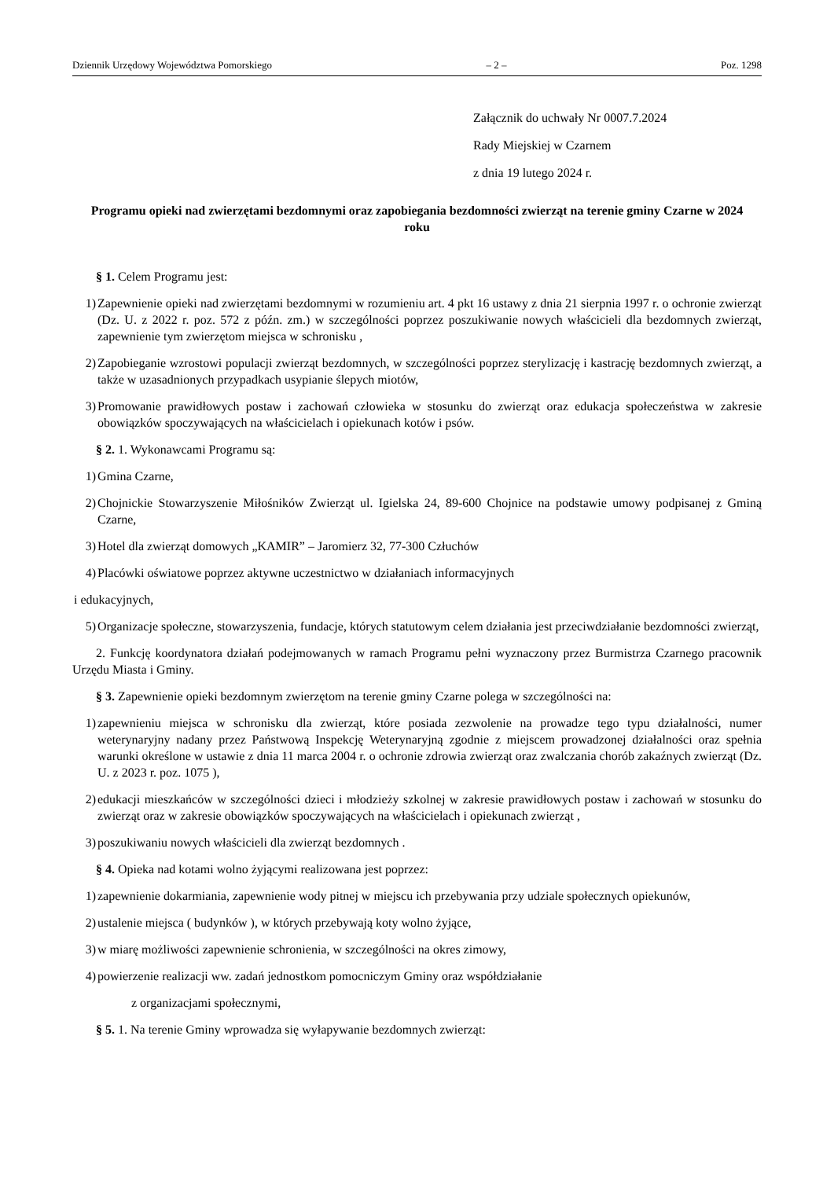Dziennik Urzędowy Województwa Pomorskiego – 2 – Poz. 1298
Załącznik do uchwały Nr 0007.7.2024
Rady Miejskiej w Czarnem
z dnia 19 lutego 2024 r.
Programu opieki nad zwierzętami bezdomnymi oraz zapobiegania bezdomności zwierząt na terenie gminy Czarne w 2024 roku
§ 1. Celem Programu jest:
1) Zapewnienie opieki nad zwierzętami bezdomnymi w rozumieniu art. 4 pkt 16 ustawy z dnia 21 sierpnia 1997 r. o ochronie zwierząt (Dz. U. z 2022 r. poz. 572 z późn. zm.) w szczególności poprzez poszukiwanie nowych właścicieli dla bezdomnych zwierząt, zapewnienie tym zwierzętom miejsca w schronisku ,
2) Zapobieganie wzrostowi populacji zwierząt bezdomnych, w szczególności poprzez sterylizację i kastrację bezdomnych zwierząt, a także w uzasadnionych przypadkach usypianie ślepych miotów,
3) Promowanie prawidłowych postaw i zachowań człowieka w stosunku do zwierząt oraz edukacja społeczeństwa w zakresie obowiązków spoczywających na właścicielach i opiekunach kotów i psów.
§ 2. 1. Wykonawcami Programu są:
1) Gmina Czarne,
2) Chojnickie Stowarzyszenie Miłośników Zwierząt ul. Igielska 24, 89-600 Chojnice na podstawie umowy podpisanej z Gminą Czarne,
3) Hotel dla zwierząt domowych „KAMIR” – Jaromierz 32, 77-300 Człuchów
4) Placówki oświatowe poprzez aktywne uczestnictwo w działaniach informacyjnych
i edukacyjnych,
5) Organizacje społeczne, stowarzyszenia, fundacje, których statutowym celem działania jest przeciwdziałanie bezdomności zwierząt,
2. Funkcję koordynatora działań podejmowanych w ramach Programu pełni wyznaczony przez Burmistrza Czarnego pracownik Urzędu Miasta i Gminy.
§ 3. Zapewnienie opieki bezdomnym zwierzętom na terenie gminy Czarne polega w szczególności na:
1) zapewnieniu miejsca w schronisku dla zwierząt, które posiada zezwolenie na prowadze tego typu działalności, numer weterynaryjny nadany przez Państwową Inspekcję Weterynaryjną zgodnie z miejscem prowadzonej działalności oraz spełnia warunki określone w ustawie z dnia 11 marca 2004 r. o ochronie zdrowia zwierząt oraz zwalczania chorób zakaźnych zwierząt (Dz. U. z 2023 r. poz. 1075 ),
2) edukacji mieszkańców w szczególności dzieci i młodzieży szkolnej w zakresie prawidłowych postaw i zachowań w stosunku do zwierząt oraz w zakresie obowiązków spoczywających na właścicielach i opiekunach zwierząt ,
3) poszukiwaniu nowych właścicieli dla zwierząt bezdomnych .
§ 4. Opieka nad kotami wolno żyjącymi realizowana jest poprzez:
1) zapewnienie dokarmiania, zapewnienie wody pitnej w miejscu ich przebywania przy udziale społecznych opiekunów,
2) ustalenie miejsca ( budynków ), w których przebywają koty wolno żyjące,
3) w miarę możliwości zapewnienie schronienia, w szczególności na okres zimowy,
4) powierzenie realizacji ww. zadań jednostkom pomocniczym Gminy oraz współdziałanie
z organizacjami społecznymi,
§ 5. 1. Na terenie Gminy wprowadza się wyłapywanie bezdomnych zwierząt: